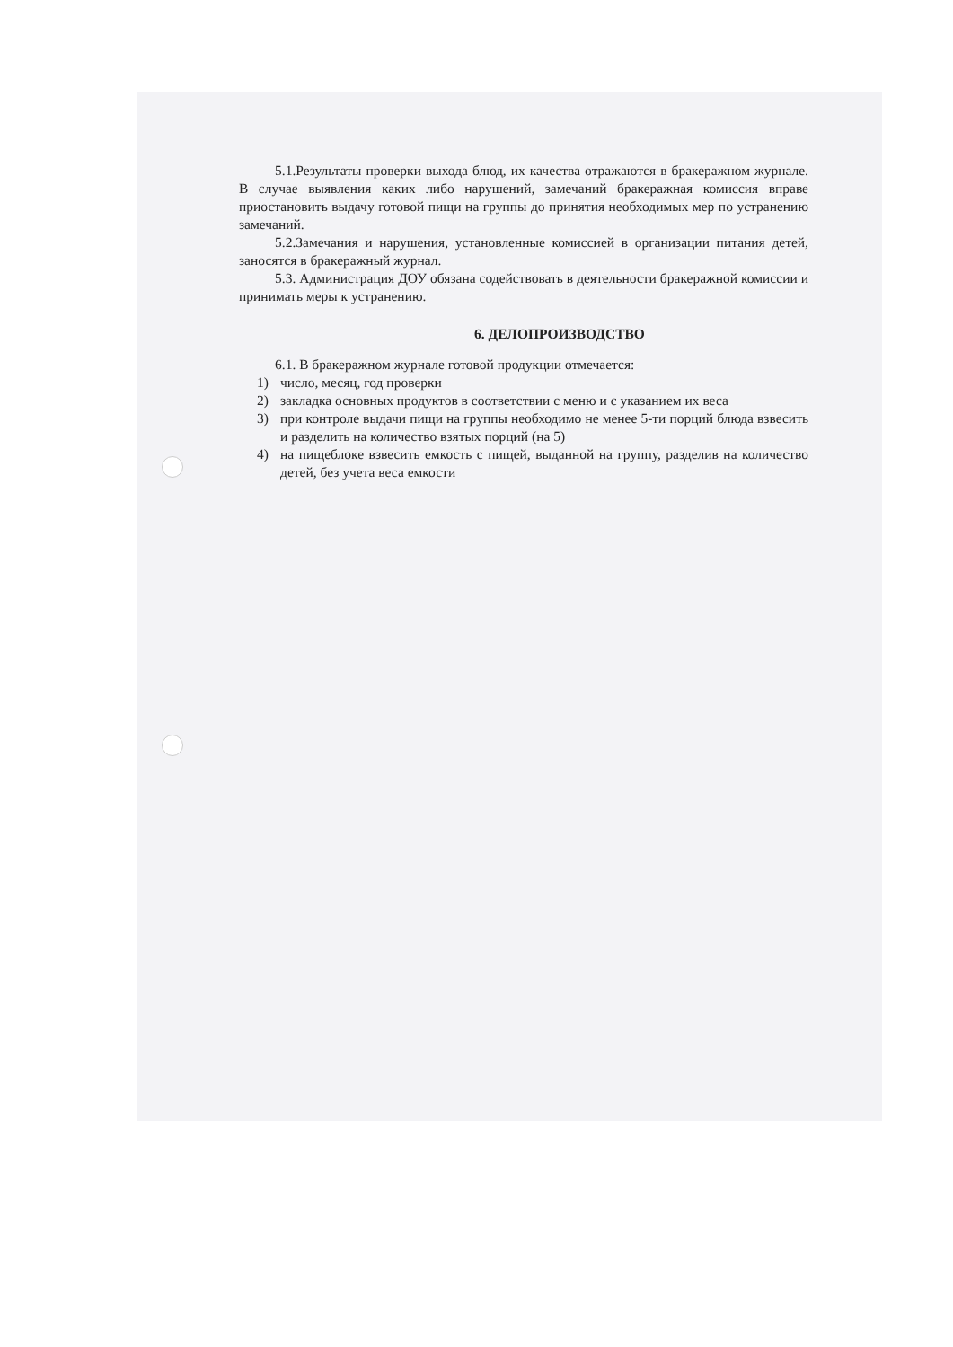5.1.Результаты проверки выхода блюд, их качества отражаются в бракеражном журнале. В случае выявления каких либо нарушений, замечаний бракеражная комиссия вправе приостановить выдачу готовой пищи на группы до принятия необходимых мер по устранению замечаний.
5.2.Замечания и нарушения, установленные комиссией в организации питания детей, заносятся в бракеражный журнал.
5.3. Администрация ДОУ обязана содействовать в деятельности бракеражной комиссии и принимать меры к устранению.
6. ДЕЛОПРОИЗВОДСТВО
6.1. В бракеражном журнале готовой продукции отмечается:
1) число, месяц, год проверки
2) закладка основных продуктов в соответствии с меню и с указанием их веса
3) при контроле выдачи пищи на группы необходимо не менее 5-ти порций блюда взвесить и разделить на количество взятых порций (на 5)
4) на пищеблоке взвесить емкость с пищей, выданной на группу, разделив на количество детей, без учета веса емкости